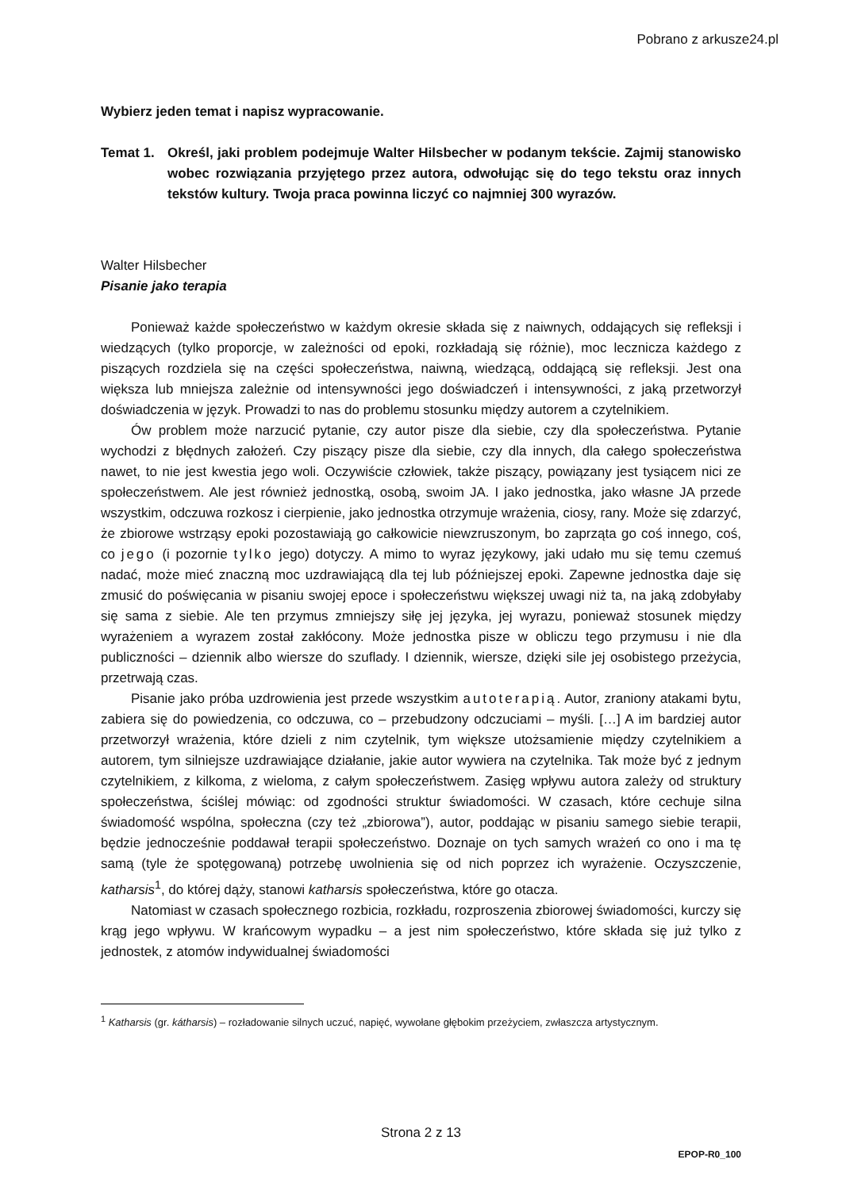Pobrano z arkusze24.pl
Wybierz jeden temat i napisz wypracowanie.
Temat 1. Określ, jaki problem podejmuje Walter Hilsbecher w podanym tekście. Zajmij stanowisko wobec rozwiązania przyjętego przez autora, odwołując się do tego tekstu oraz innych tekstów kultury. Twoja praca powinna liczyć co najmniej 300 wyrazów.
Walter Hilsbecher
Pisanie jako terapia
Ponieważ każde społeczeństwo w każdym okresie składa się z naiwnych, oddających się refleksji i wiedzących (tylko proporcje, w zależności od epoki, rozkładają się różnie), moc lecznicza każdego z piszących rozdziela się na części społeczeństwa, naiwną, wiedzącą, oddającą się refleksji. Jest ona większa lub mniejsza zależnie od intensywności jego doświadczeń i intensywności, z jaką przetworzył doświadczenia w język. Prowadzi to nas do problemu stosunku między autorem a czytelnikiem.
Ów problem może narzucić pytanie, czy autor pisze dla siebie, czy dla społeczeństwa. Pytanie wychodzi z błędnych założeń. Czy piszący pisze dla siebie, czy dla innych, dla całego społeczeństwa nawet, to nie jest kwestia jego woli. Oczywiście człowiek, także piszący, powiązany jest tysiącem nici ze społeczeństwem. Ale jest również jednostką, osobą, swoim JA. I jako jednostka, jako własne JA przede wszystkim, odczuwa rozkosz i cierpienie, jako jednostka otrzymuje wrażenia, ciosy, rany. Może się zdarzyć, że zbiorowe wstrząsy epoki pozostawiają go całkowicie niewzruszonym, bo zaprząta go coś innego, coś, co jego (i pozornie tylko jego) dotyczy. A mimo to wyraz językowy, jaki udało mu się temu czemuś nadać, może mieć znaczną moc uzdrawiającą dla tej lub późniejszej epoki. Zapewne jednostka daje się zmusić do poświęcania w pisaniu swojej epoce i społeczeństwu większej uwagi niż ta, na jaką zdobyłaby się sama z siebie. Ale ten przymus zmniejszy siłę jej języka, jej wyrazu, ponieważ stosunek między wyrażeniem a wyrazem został zakłócony. Może jednostka pisze w obliczu tego przymusu i nie dla publiczności – dziennik albo wiersze do szuflady. I dziennik, wiersze, dzięki sile jej osobistego przeżycia, przetrwają czas.
Pisanie jako próba uzdrowienia jest przede wszystkim autoterapią. Autor, zraniony atakami bytu, zabiera się do powiedzenia, co odczuwa, co – przebudzony odczuciami – myśli. […] A im bardziej autor przetworzył wrażenia, które dzieli z nim czytelnik, tym większe utożsamienie między czytelnikiem a autorem, tym silniejsze uzdrawiające działanie, jakie autor wywiera na czytelnika. Tak może być z jednym czytelnikiem, z kilkoma, z wieloma, z całym społeczeństwem. Zasięg wpływu autora zależy od struktury społeczeństwa, ściślej mówiąc: od zgodności struktur świadomości. W czasach, które cechuje silna świadomość wspólna, społeczna (czy też „zbiorowa”), autor, poddając w pisaniu samego siebie terapii, będzie jednocześnie poddawał terapii społeczeństwo. Doznaje on tych samych wrażeń co ono i ma tę samą (tyle że spotęgowaną) potrzebę uwolnienia się od nich poprzez ich wyrażenie. Oczyszczenie, katharsis<sup>1</sup>, do której dąży, stanowi katharsis społeczeństwa, które go otacza.
Natomiast w czasach społecznego rozbicia, rozkładu, rozproszenia zbiorowej świadomości, kurczy się krąg jego wpływu. W krańcowym wypadku – a jest nim społeczeństwo, które składa się już tylko z jednostek, z atomów indywidualnej świadomości
<sup>1</sup> Katharsis (gr. kátharsis) – rozładowanie silnych uczuć, napięć, wywołane głębokim przeżyciem, zwłaszcza artystycznym.
Strona 2 z 13
EPOP-R0_100